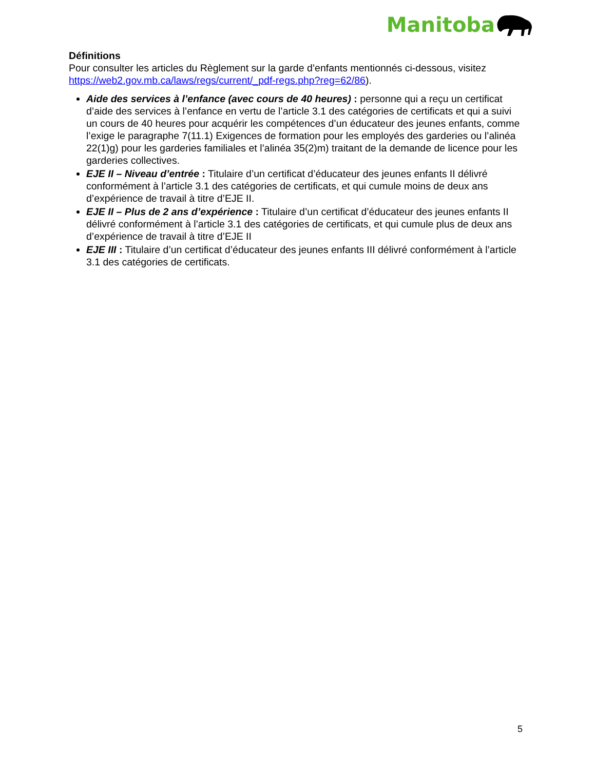Manitoba
Définitions
Pour consulter les articles du Règlement sur la garde d’enfants mentionnés ci-dessous, visitez https://web2.gov.mb.ca/laws/regs/current/_pdf-regs.php?reg=62/86).
Aide des services à l’enfance (avec cours de 40 heures) : personne qui a reçu un certificat d’aide des services à l’enfance en vertu de l’article 3.1 des catégories de certificats et qui a suivi un cours de 40 heures pour acquérir les compétences d’un éducateur des jeunes enfants, comme l’exige le paragraphe 7(11.1) Exigences de formation pour les employés des garderies ou l’alinéa 22(1)g) pour les garderies familiales et l’alinéa 35(2)m) traitant de la demande de licence pour les garderies collectives.
EJE II – Niveau d’entrée : Titulaire d’un certificat d’éducateur des jeunes enfants II délivré conformément à l’article 3.1 des catégories de certificats, et qui cumule moins de deux ans d’expérience de travail à titre d’EJE II.
EJE II – Plus de 2 ans d’expérience : Titulaire d’un certificat d’éducateur des jeunes enfants II délivré conformément à l’article 3.1 des catégories de certificats, et qui cumule plus de deux ans d’expérience de travail à titre d’EJE II
EJE III : Titulaire d’un certificat d’éducateur des jeunes enfants III délivré conformément à l’article 3.1 des catégories de certificats.
5